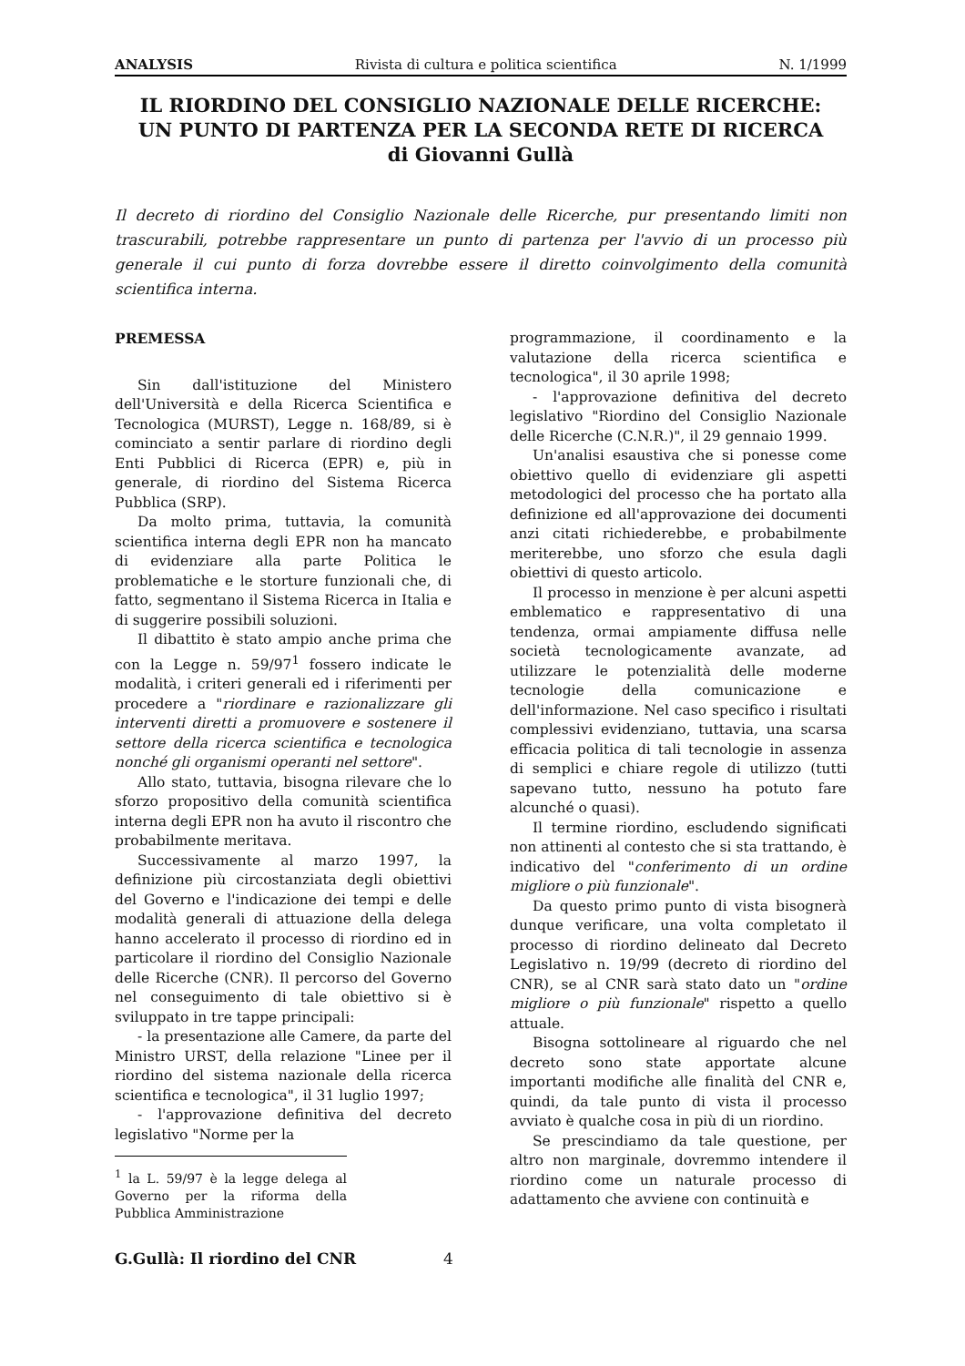ANALYSIS Rivista di cultura e politica scientifica N. 1/1999
IL RIORDINO DEL CONSIGLIO NAZIONALE DELLE RICERCHE:
UN PUNTO DI PARTENZA PER LA SECONDA RETE DI RICERCA
di Giovanni Gullà
Il decreto di riordino del Consiglio Nazionale delle Ricerche, pur presentando limiti non trascurabili, potrebbe rappresentare un punto di partenza per l'avvio di un processo più generale il cui punto di forza dovrebbe essere il diretto coinvolgimento della comunità scientifica interna.
PREMESSA
Sin dall'istituzione del Ministero dell'Università e della Ricerca Scientifica e Tecnologica (MURST), Legge n. 168/89, si è cominciato a sentir parlare di riordino degli Enti Pubblici di Ricerca (EPR) e, più in generale, di riordino del Sistema Ricerca Pubblica (SRP).
Da molto prima, tuttavia, la comunità scientifica interna degli EPR non ha mancato di evidenziare alla parte Politica le problematiche e le storture funzionali che, di fatto, segmentano il Sistema Ricerca in Italia e di suggerire possibili soluzioni.
Il dibattito è stato ampio anche prima che con la Legge n. 59/97<sup>1</sup> fossero indicate le modalità, i criteri generali ed i riferimenti per procedere a "riordinare e razionalizzare gli interventi diretti a promuovere e sostenere il settore della ricerca scientifica e tecnologica nonché gli organismi operanti nel settore".
Allo stato, tuttavia, bisogna rilevare che lo sforzo propositivo della comunità scientifica interna degli EPR non ha avuto il riscontro che probabilmente meritava.
Successivamente al marzo 1997, la definizione più circostanziata degli obiettivi del Governo e l'indicazione dei tempi e delle modalità generali di attuazione della delega hanno accelerato il processo di riordino ed in particolare il riordino del Consiglio Nazionale delle Ricerche (CNR). Il percorso del Governo nel conseguimento di tale obiettivo si è sviluppato in tre tappe principali:
- la presentazione alle Camere, da parte del Ministro URST, della relazione "Linee per il riordino del sistema nazionale della ricerca scientifica e tecnologica", il 31 luglio 1997;
- l'approvazione definitiva del decreto legislativo "Norme per la
<sup>1</sup> la L. 59/97 è la legge delega al Governo per la riforma della Pubblica Amministrazione
programmazione, il coordinamento e la valutazione della ricerca scientifica e tecnologica", il 30 aprile 1998;
- l'approvazione definitiva del decreto legislativo "Riordino del Consiglio Nazionale delle Ricerche (C.N.R.)", il 29 gennaio 1999.
Un'analisi esaustiva che si ponesse come obiettivo quello di evidenziare gli aspetti metodologici del processo che ha portato alla definizione ed all'approvazione dei documenti anzi citati richiederebbe, e probabilmente meriterebbe, uno sforzo che esula dagli obiettivi di questo articolo.
Il processo in menzione è per alcuni aspetti emblematico e rappresentativo di una tendenza, ormai ampiamente diffusa nelle società tecnologicamente avanzate, ad utilizzare le potenzialità delle moderne tecnologie della comunicazione e dell'informazione. Nel caso specifico i risultati complessivi evidenziano, tuttavia, una scarsa efficacia politica di tali tecnologie in assenza di semplici e chiare regole di utilizzo (tutti sapevano tutto, nessuno ha potuto fare alcunché o quasi).
Il termine riordino, escludendo significati non attinenti al contesto che si sta trattando, è indicativo del "conferimento di un ordine migliore o più funzionale".
Da questo primo punto di vista bisognerà dunque verificare, una volta completato il processo di riordino delineato dal Decreto Legislativo n. 19/99 (decreto di riordino del CNR), se al CNR sarà stato dato un "ordine migliore o più funzionale" rispetto a quello attuale.
Bisogna sottolineare al riguardo che nel decreto sono state apportate alcune importanti modifiche alle finalità del CNR e, quindi, da tale punto di vista il processo avviato è qualche cosa in più di un riordino.
Se prescindiamo da tale questione, per altro non marginale, dovremmo intendere il riordino come un naturale processo di adattamento che avviene con continuità e
G.Gullà: Il riordino del CNR 4